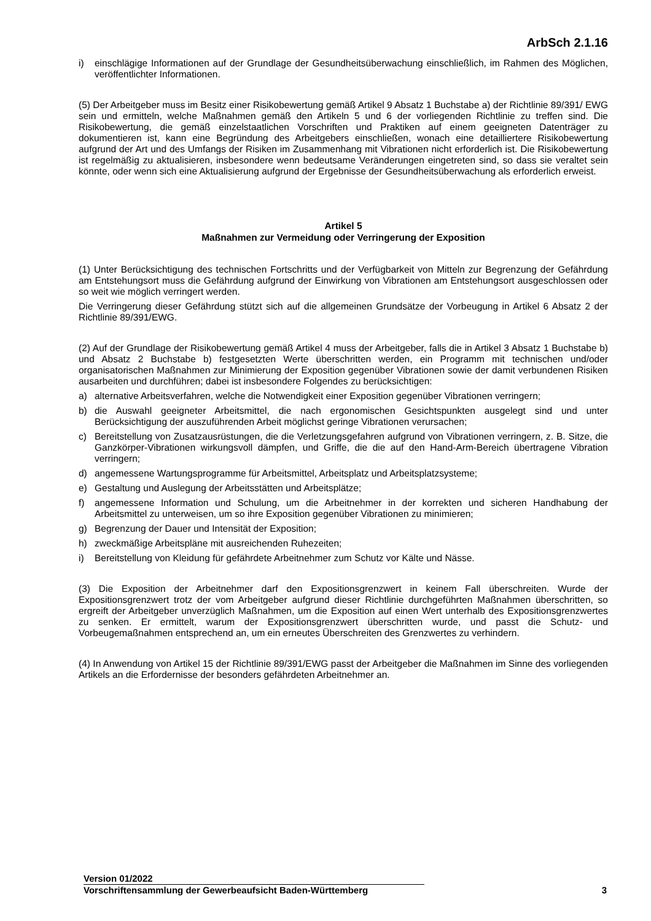ArbSch 2.1.16
i) einschlägige Informationen auf der Grundlage der Gesundheitsüberwachung einschließlich, im Rahmen des Möglichen, veröffentlichter Informationen.
(5) Der Arbeitgeber muss im Besitz einer Risikobewertung gemäß Artikel 9 Absatz 1 Buchstabe a) der Richtlinie 89/391/ EWG sein und ermitteln, welche Maßnahmen gemäß den Artikeln 5 und 6 der vorliegenden Richtlinie zu treffen sind. Die Risikobewertung, die gemäß einzelstaatlichen Vorschriften und Praktiken auf einem geeigneten Datenträger zu dokumentieren ist, kann eine Begründung des Arbeitgebers einschließen, wonach eine detailliertere Risikobewertung aufgrund der Art und des Umfangs der Risiken im Zusammenhang mit Vibrationen nicht erforderlich ist. Die Risikobewertung ist regelmäßig zu aktualisieren, insbesondere wenn bedeutsame Veränderungen eingetreten sind, so dass sie veraltet sein könnte, oder wenn sich eine Aktualisierung aufgrund der Ergebnisse der Gesundheitsüberwachung als erforderlich erweist.
Artikel 5
Maßnahmen zur Vermeidung oder Verringerung der Exposition
(1) Unter Berücksichtigung des technischen Fortschritts und der Verfügbarkeit von Mitteln zur Begrenzung der Gefährdung am Entstehungsort muss die Gefährdung aufgrund der Einwirkung von Vibrationen am Entstehungsort ausgeschlossen oder so weit wie möglich verringert werden.
Die Verringerung dieser Gefährdung stützt sich auf die allgemeinen Grundsätze der Vorbeugung in Artikel 6 Absatz 2 der Richtlinie 89/391/EWG.
(2) Auf der Grundlage der Risikobewertung gemäß Artikel 4 muss der Arbeitgeber, falls die in Artikel 3 Absatz 1 Buchstabe b) und Absatz 2 Buchstabe b) festgesetzten Werte überschritten werden, ein Programm mit technischen und/oder organisatorischen Maßnahmen zur Minimierung der Exposition gegenüber Vibrationen sowie der damit verbundenen Risiken ausarbeiten und durchführen; dabei ist insbesondere Folgendes zu berücksichtigen:
a) alternative Arbeitsverfahren, welche die Notwendigkeit einer Exposition gegenüber Vibrationen verringern;
b) die Auswahl geeigneter Arbeitsmittel, die nach ergonomischen Gesichtspunkten ausgelegt sind und unter Berücksichtigung der auszuführenden Arbeit möglichst geringe Vibrationen verursachen;
c) Bereitstellung von Zusatzausrüstungen, die die Verletzungsgefahren aufgrund von Vibrationen verringern, z. B. Sitze, die Ganzkörper-Vibrationen wirkungsvoll dämpfen, und Griffe, die die auf den Hand-Arm-Bereich übertragene Vibration verringern;
d) angemessene Wartungsprogramme für Arbeitsmittel, Arbeitsplatz und Arbeitsplatzsysteme;
e) Gestaltung und Auslegung der Arbeitsstätten und Arbeitsplätze;
f) angemessene Information und Schulung, um die Arbeitnehmer in der korrekten und sicheren Handhabung der Arbeitsmittel zu unterweisen, um so ihre Exposition gegenüber Vibrationen zu minimieren;
g) Begrenzung der Dauer und Intensität der Exposition;
h) zweckmäßige Arbeitspläne mit ausreichenden Ruhezeiten;
i) Bereitstellung von Kleidung für gefährdete Arbeitnehmer zum Schutz vor Kälte und Nässe.
(3) Die Exposition der Arbeitnehmer darf den Expositionsgrenzwert in keinem Fall überschreiten. Wurde der Expositionsgrenzwert trotz der vom Arbeitgeber aufgrund dieser Richtlinie durchgeführten Maßnahmen überschritten, so ergreift der Arbeitgeber unverzüglich Maßnahmen, um die Exposition auf einen Wert unterhalb des Expositionsgrenzwertes zu senken. Er ermittelt, warum der Expositionsgrenzwert überschritten wurde, und passt die Schutz- und Vorbeugemaßnahmen entsprechend an, um ein erneutes Überschreiten des Grenzwertes zu verhindern.
(4) In Anwendung von Artikel 15 der Richtlinie 89/391/EWG passt der Arbeitgeber die Maßnahmen im Sinne des vorliegenden Artikels an die Erfordernisse der besonders gefährdeten Arbeitnehmer an.
Version 01/2022
Vorschriftensammlung der Gewerbeaufsicht Baden-Württemberg 3